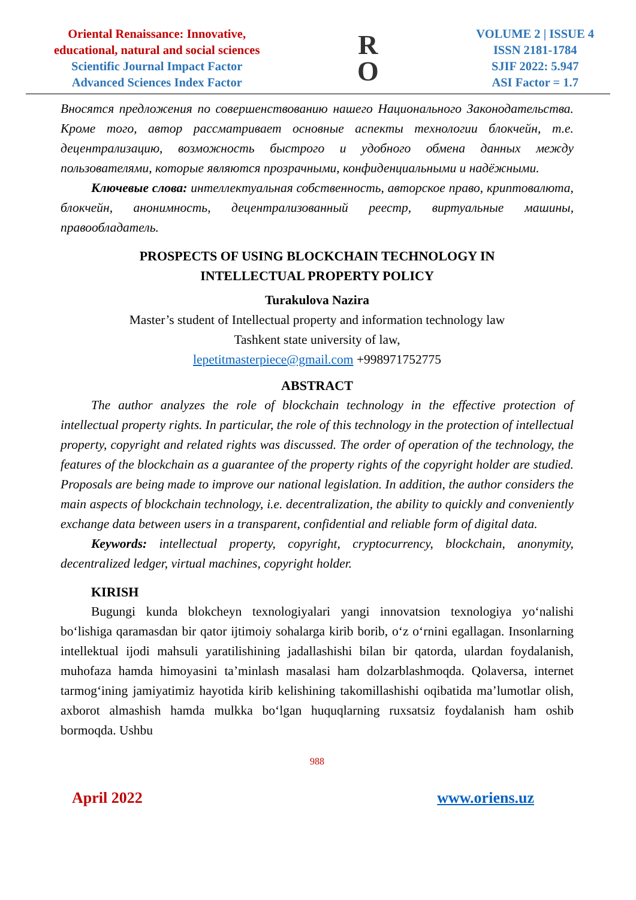Oriental Renaissance: Innovative,
educational, natural and social sciences
Scientific Journal Impact Factor
Advanced Sciences Index Factor
R
O
VOLUME 2 | ISSUE 4
ISSN 2181-1784
SJIF 2022: 5.947
ASI Factor = 1.7
Вносятся предложения по совершенствованию нашего Национального Законодательства. Кроме того, автор рассматривает основные аспекты технологии блокчейн, т.е. децентрализацию, возможность быстрого и удобного обмена данных между пользователями, которые являются прозрачными, конфиденциальными и надёжными.
Ключевые слова: интеллектуальная собственность, авторское право, криптовалюта, блокчейн, анонимность, децентрализованный реестр, виртуальные машины, правообладатель.
PROSPECTS OF USING BLOCKCHAIN TECHNOLOGY IN
INTELLECTUAL PROPERTY POLICY
Turakulova Nazira
Master’s student of Intellectual property and information technology law
Tashkent state university of law,
lepetitmasterpiece@gmail.com +998971752775
ABSTRACT
The author analyzes the role of blockchain technology in the effective protection of intellectual property rights. In particular, the role of this technology in the protection of intellectual property, copyright and related rights was discussed. The order of operation of the technology, the features of the blockchain as a guarantee of the property rights of the copyright holder are studied. Proposals are being made to improve our national legislation. In addition, the author considers the main aspects of blockchain technology, i.e. decentralization, the ability to quickly and conveniently exchange data between users in a transparent, confidential and reliable form of digital data.
Keywords: intellectual property, copyright, cryptocurrency, blockchain, anonymity, decentralized ledger, virtual machines, copyright holder.
KIRISH
Bugungi kunda blokcheyn texnologiyalari yangi innovatsion texnologiya yo‘nalishi bo‘lishiga qaramasdan bir qator ijtimoiy sohalarga kirib borib, o‘z o‘rnini egallagan. Insonlarning intellektual ijodi mahsuli yaratilishining jadallashishi bilan bir qatorda, ulardan foydalanish, muhofaza hamda himoyasini ta’minlash masalasi ham dolzarblashmoqda. Qolaversa, internet tarmog‘ining jamiyatimiz hayotida kirib kelishining takomillashishi oqibatida ma’lumotlar olish, axborot almashish hamda mulkka bo‘lgan huquqlarning ruxsatsiz foydalanish ham oshib bormoqda. Ushbu
988
April 2022 www.oriens.uz